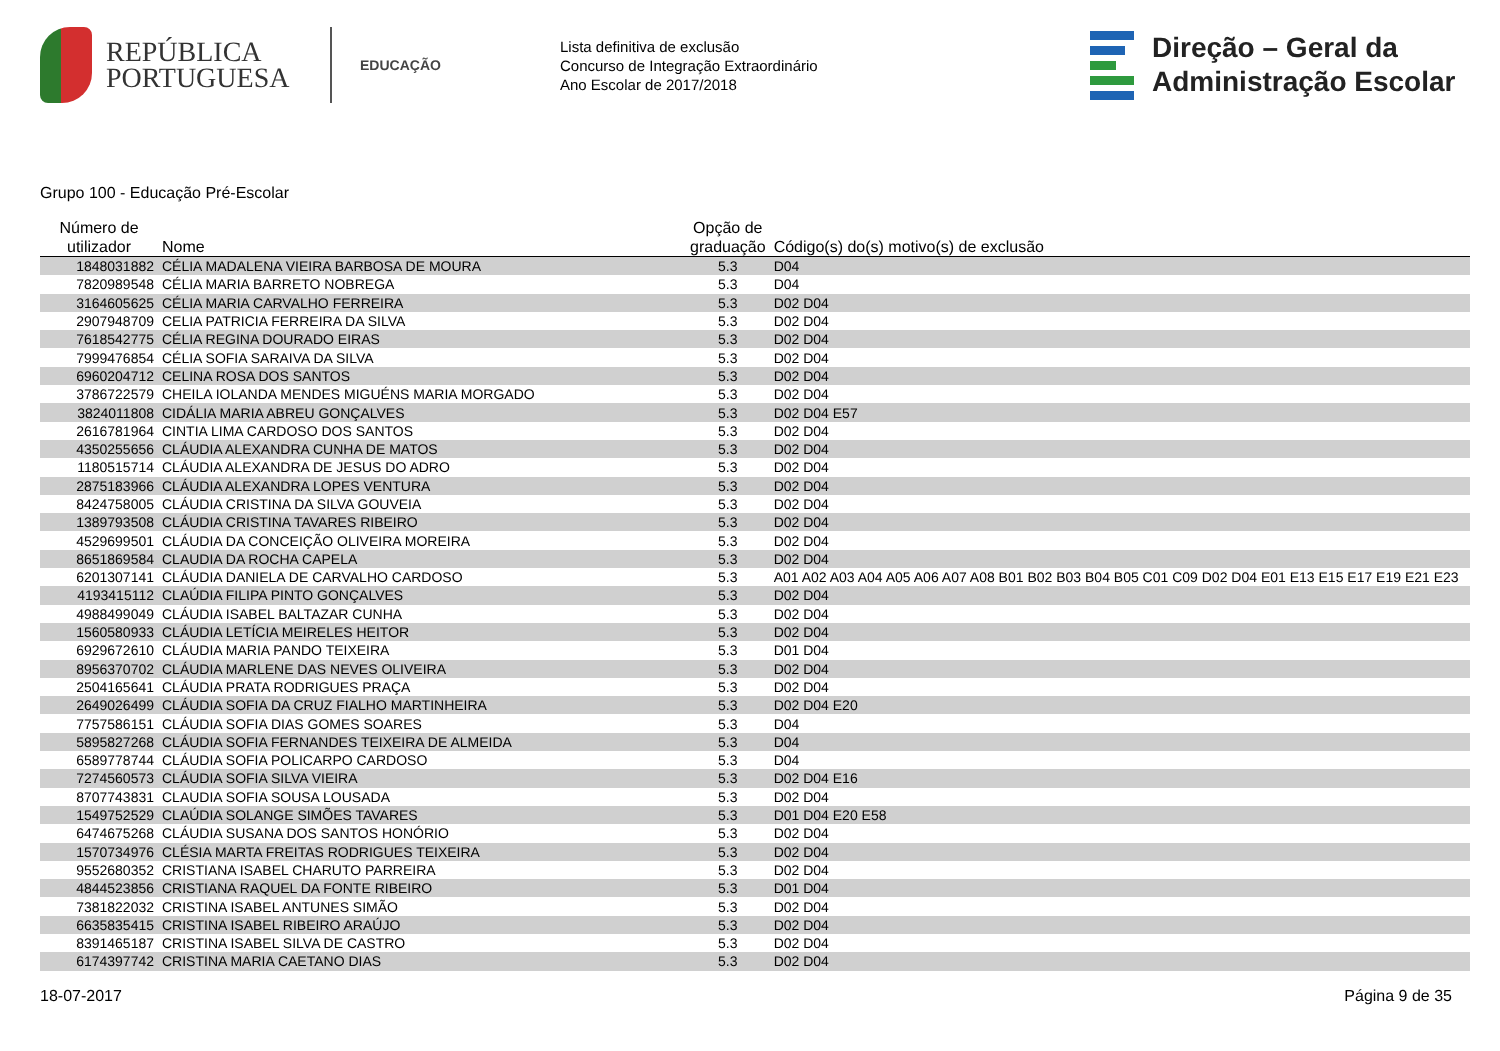REPÚBLICA
PORTUGUESA
EDUCAÇÃO
Lista definitiva de exclusão
Concurso de Integração Extraordinário
Ano Escolar de 2017/2018
Direção – Geral da
Administração Escolar
Grupo 100 - Educação Pré-Escolar
| Número de utilizador | Nome | Opção de graduação | Código(s) do(s) motivo(s) de exclusão |
| --- | --- | --- | --- |
| 1848031882 | CÉLIA MADALENA VIEIRA BARBOSA DE MOURA | 5.3 | D04 |
| 7820989548 | CÉLIA MARIA BARRETO NOBREGA | 5.3 | D04 |
| 3164605625 | CÉLIA MARIA CARVALHO FERREIRA | 5.3 | D02 D04 |
| 2907948709 | CELIA PATRICIA FERREIRA DA SILVA | 5.3 | D02 D04 |
| 7618542775 | CÉLIA REGINA DOURADO EIRAS | 5.3 | D02 D04 |
| 7999476854 | CÉLIA SOFIA SARAIVA DA SILVA | 5.3 | D02 D04 |
| 6960204712 | CELINA ROSA DOS SANTOS | 5.3 | D02 D04 |
| 3786722579 | CHEILA IOLANDA MENDES MIGUÉNS MARIA MORGADO | 5.3 | D02 D04 |
| 3824011808 | CIDÁLIA MARIA ABREU GONÇALVES | 5.3 | D02 D04 E57 |
| 2616781964 | CINTIA LIMA CARDOSO DOS SANTOS | 5.3 | D02 D04 |
| 4350255656 | CLÁUDIA ALEXANDRA CUNHA DE MATOS | 5.3 | D02 D04 |
| 1180515714 | CLÁUDIA ALEXANDRA DE JESUS DO ADRO | 5.3 | D02 D04 |
| 2875183966 | CLÁUDIA ALEXANDRA LOPES VENTURA | 5.3 | D02 D04 |
| 8424758005 | CLÁUDIA CRISTINA DA SILVA GOUVEIA | 5.3 | D02 D04 |
| 1389793508 | CLÁUDIA CRISTINA TAVARES RIBEIRO | 5.3 | D02 D04 |
| 4529699501 | CLÁUDIA DA CONCEIÇÃO OLIVEIRA MOREIRA | 5.3 | D02 D04 |
| 8651869584 | CLAUDIA DA ROCHA CAPELA | 5.3 | D02 D04 |
| 6201307141 | CLÁUDIA DANIELA DE CARVALHO CARDOSO | 5.3 | A01 A02 A03 A04 A05 A06 A07 A08 B01 B02 B03 B04 B05 C01 C09 D02 D04 E01 E13 E15 E17 E19 E21 E23 |
| 4193415112 | CLAÚDIA FILIPA PINTO GONÇALVES | 5.3 | D02 D04 |
| 4988499049 | CLÁUDIA ISABEL BALTAZAR CUNHA | 5.3 | D02 D04 |
| 1560580933 | CLÁUDIA LETÍCIA MEIRELES HEITOR | 5.3 | D02 D04 |
| 6929672610 | CLÁUDIA MARIA PANDO TEIXEIRA | 5.3 | D01 D04 |
| 8956370702 | CLÁUDIA MARLENE DAS NEVES OLIVEIRA | 5.3 | D02 D04 |
| 2504165641 | CLÁUDIA PRATA RODRIGUES PRAÇA | 5.3 | D02 D04 |
| 2649026499 | CLÁUDIA SOFIA DA CRUZ FIALHO MARTINHEIRA | 5.3 | D02 D04 E20 |
| 7757586151 | CLÁUDIA SOFIA DIAS GOMES SOARES | 5.3 | D04 |
| 5895827268 | CLÁUDIA SOFIA FERNANDES TEIXEIRA DE ALMEIDA | 5.3 | D04 |
| 6589778744 | CLÁUDIA SOFIA POLICARPO CARDOSO | 5.3 | D04 |
| 7274560573 | CLÁUDIA SOFIA SILVA VIEIRA | 5.3 | D02 D04 E16 |
| 8707743831 | CLAUDIA SOFIA SOUSA LOUSADA | 5.3 | D02 D04 |
| 1549752529 | CLAÚDIA SOLANGE SIMÕES TAVARES | 5.3 | D01 D04 E20 E58 |
| 6474675268 | CLÁUDIA SUSANA DOS SANTOS HONÓRIO | 5.3 | D02 D04 |
| 1570734976 | CLÉSIA MARTA FREITAS RODRIGUES TEIXEIRA | 5.3 | D02 D04 |
| 9552680352 | CRISTIANA ISABEL CHARUTO PARREIRA | 5.3 | D02 D04 |
| 4844523856 | CRISTIANA RAQUEL DA FONTE RIBEIRO | 5.3 | D01 D04 |
| 7381822032 | CRISTINA ISABEL ANTUNES SIMÃO | 5.3 | D02 D04 |
| 6635835415 | CRISTINA ISABEL RIBEIRO ARAÚJO | 5.3 | D02 D04 |
| 8391465187 | CRISTINA ISABEL SILVA DE CASTRO | 5.3 | D02 D04 |
| 6174397742 | CRISTINA MARIA CAETANO DIAS | 5.3 | D02 D04 |
18-07-2017 Página 9 de 35